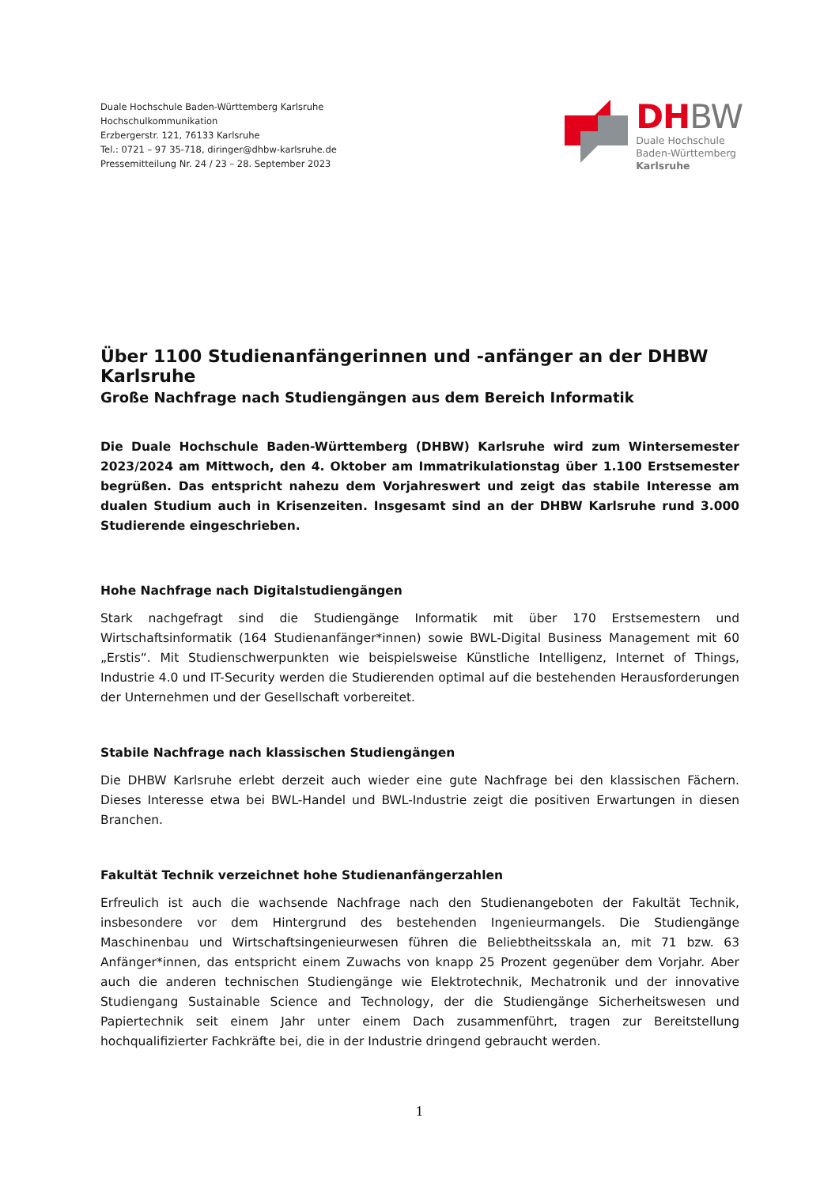Duale Hochschule Baden-Württemberg Karlsruhe
Hochschulkommunikation
Erzbergerstr. 121, 76133 Karlsruhe
Tel.: 0721 – 97 35-718, diringer@dhbw-karlsruhe.de
Pressemitteilung Nr. 24 / 23 – 28. September 2023
DH BW
Duale Hochschule
Baden-Württemberg
Karlsruhe
Über 1100 Studienanfängerinnen und -anfänger an der DHBW Karlsruhe
Große Nachfrage nach Studiengängen aus dem Bereich Informatik
Die Duale Hochschule Baden-Württemberg (DHBW) Karlsruhe wird zum Wintersemester 2023/2024 am Mittwoch, den 4. Oktober am Immatrikulationstag über 1.100 Erstsemester begrüßen. Das entspricht nahezu dem Vorjahreswert und zeigt das stabile Interesse am dualen Studium auch in Krisenzeiten. Insgesamt sind an der DHBW Karlsruhe rund 3.000 Studierende eingeschrieben.
Hohe Nachfrage nach Digitalstudiengängen
Stark nachgefragt sind die Studiengänge Informatik mit über 170 Erstsemestern und Wirtschaftsinformatik (164 Studienanfänger*innen) sowie BWL-Digital Business Management mit 60 „Erstis“. Mit Studienschwerpunkten wie beispielsweise Künstliche Intelligenz, Internet of Things, Industrie 4.0 und IT-Security werden die Studierenden optimal auf die bestehenden Herausforderungen der Unternehmen und der Gesellschaft vorbereitet.
Stabile Nachfrage nach klassischen Studiengängen
Die DHBW Karlsruhe erlebt derzeit auch wieder eine gute Nachfrage bei den klassischen Fächern. Dieses Interesse etwa bei BWL-Handel und BWL-Industrie zeigt die positiven Erwartungen in diesen Branchen.
Fakultät Technik verzeichnet hohe Studienanfängerzahlen
Erfreulich ist auch die wachsende Nachfrage nach den Studienangeboten der Fakultät Technik, insbesondere vor dem Hintergrund des bestehenden Ingenieurmangels. Die Studiengänge Maschinenbau und Wirtschaftsingenieurwesen führen die Beliebtheitsskala an, mit 71 bzw. 63 Anfänger*innen, das entspricht einem Zuwachs von knapp 25 Prozent gegenüber dem Vorjahr. Aber auch die anderen technischen Studiengänge wie Elektrotechnik, Mechatronik und der innovative Studiengang Sustainable Science and Technology, der die Studiengänge Sicherheitswesen und Papiertechnik seit einem Jahr unter einem Dach zusammenführt, tragen zur Bereitstellung hochqualifizierter Fachkräfte bei, die in der Industrie dringend gebraucht werden.
1